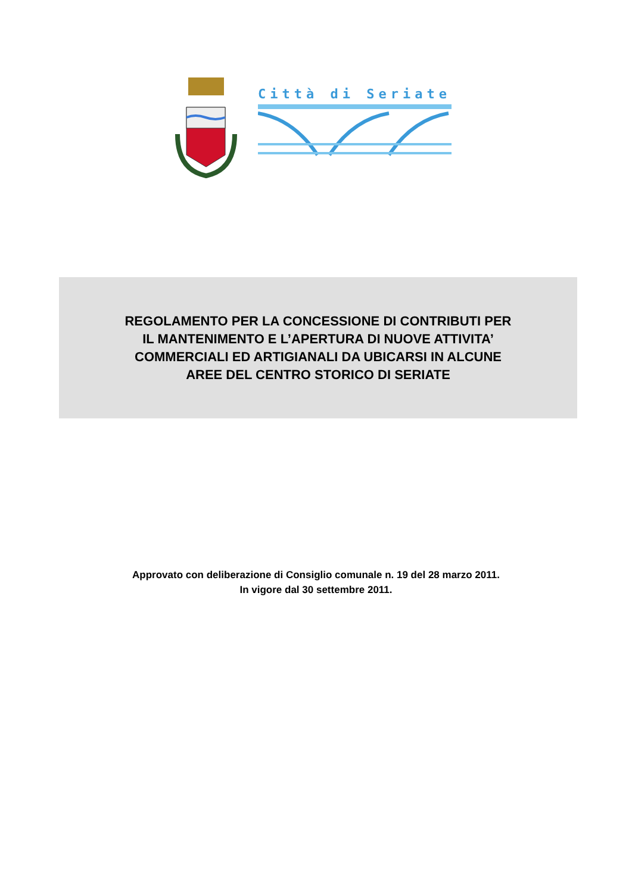Città di Seriate
REGOLAMENTO PER LA CONCESSIONE DI CONTRIBUTI PER
IL MANTENIMENTO E L’APERTURA DI NUOVE ATTIVITA’
COMMERCIALI ED ARTIGIANALI DA UBICARSI IN ALCUNE
AREE DEL CENTRO STORICO DI SERIATE
Approvato con deliberazione di Consiglio comunale n. 19 del 28 marzo 2011.
In vigore dal 30 settembre 2011.